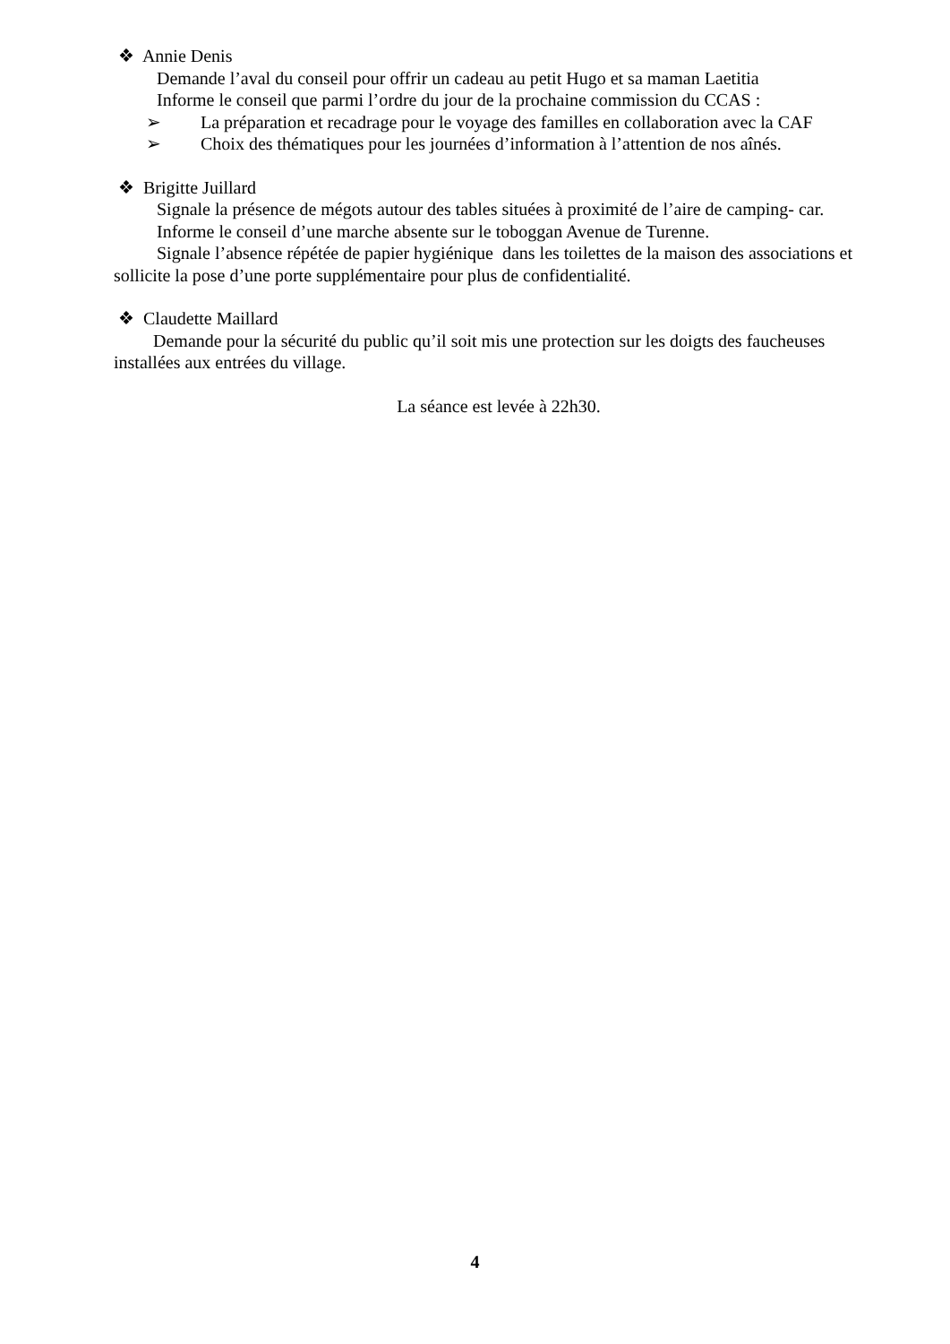❖ Annie Denis
Demande l’aval du conseil pour offrir un cadeau au petit Hugo et sa maman Laetitia
Informe le conseil que parmi l’ordre du jour de la prochaine commission du CCAS :
➢ La préparation et recadrage pour le voyage des familles en collaboration avec la CAF
➢ Choix des thématiques pour les journées d’information à l’attention de nos aînés.
❖ Brigitte Juillard
Signale la présence de mégots autour des tables situées à proximité de l’aire de camping- car.
Informe le conseil d’une marche absente sur le toboggan Avenue de Turenne.
Signale l’absence répétée de papier hygiénique dans les toilettes de la maison des associations et sollicite la pose d’une porte supplémentaire pour plus de confidentialité.
❖ Claudette Maillard
Demande pour la sécurité du public qu’il soit mis une protection sur les doigts des faucheuses installées aux entrées du village.
La séance est levée à 22h30.
4